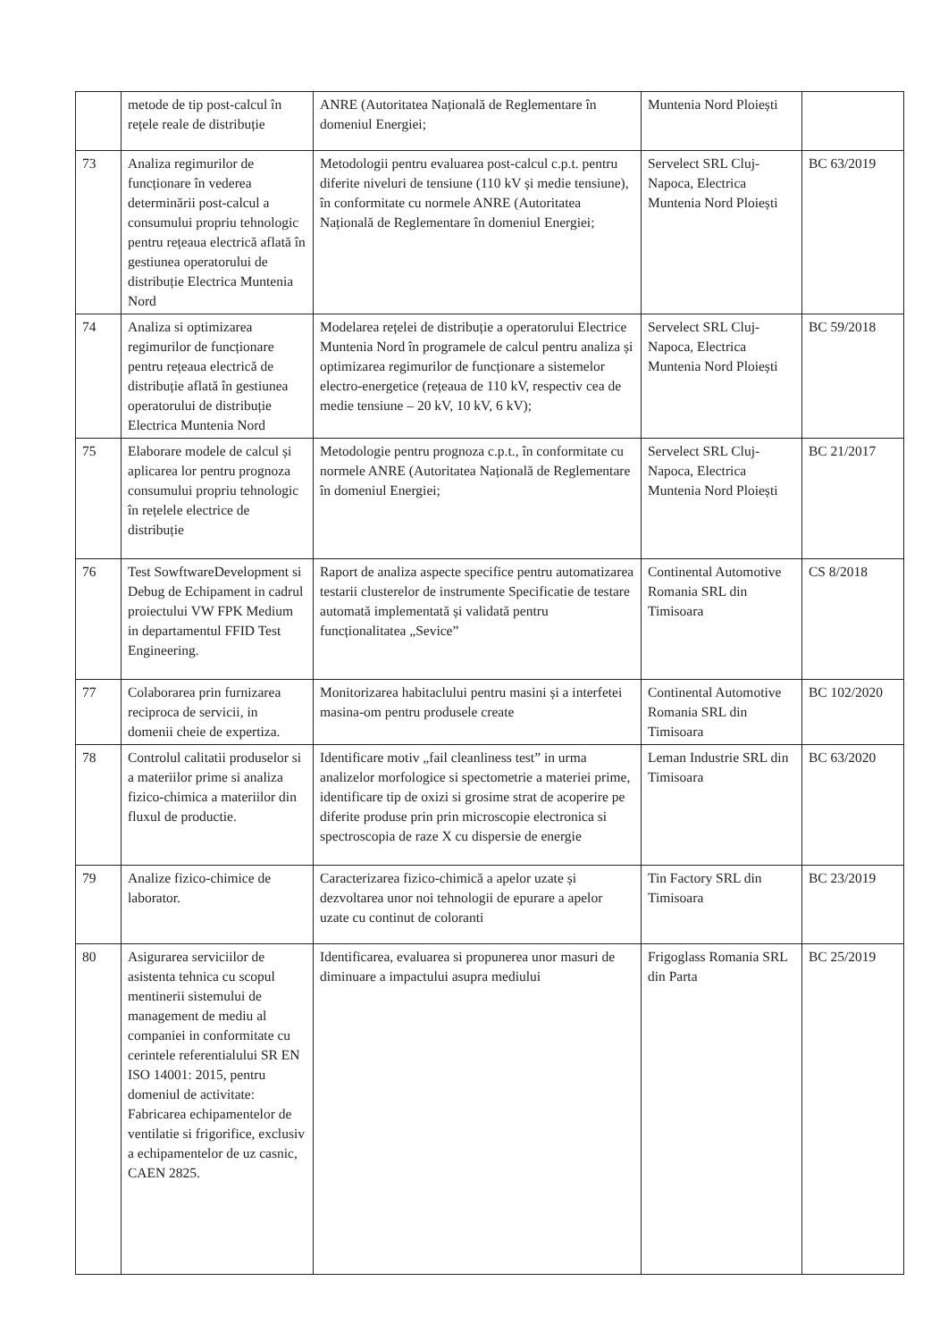| | metode de tip post-calcul în rețele reale de distribuție | ANRE (Autoritatea Națională de Reglementare în domeniul Energiei; | Muntenia Nord Ploiești | |
| 73 | Analiza regimurilor de funcționare în vederea determinării post-calcul a consumului propriu tehnologic pentru rețeaua electrică aflată în gestiunea operatorului de distribuție Electrica Muntenia Nord | Metodologii pentru evaluarea post-calcul c.p.t. pentru diferite niveluri de tensiune (110 kV și medie tensiune), în conformitate cu normele ANRE (Autoritatea Națională de Reglementare în domeniul Energiei; | Servelect SRL Cluj-Napoca, Electrica Muntenia Nord Ploiești | BC 63/2019 |
| 74 | Analiza si optimizarea regimurilor de funcționare pentru rețeaua electrică de distribuție aflată în gestiunea operatorului de distribuție Electrica Muntenia Nord | Modelarea rețelei de distribuție a operatorului Electrice Muntenia Nord în programele de calcul pentru analiza și optimizarea regimurilor de funcționare a sistemelor electro-energetice (rețeaua de 110 kV, respectiv cea de medie tensiune – 20 kV, 10 kV, 6 kV); | Servelect SRL Cluj-Napoca, Electrica Muntenia Nord Ploiești | BC 59/2018 |
| 75 | Elaborare modele de calcul și aplicarea lor pentru prognoza consumului propriu tehnologic în rețelele electrice de distribuție | Metodologie pentru prognoza c.p.t., în conformitate cu normele ANRE (Autoritatea Națională de Reglementare în domeniul Energiei; | Servelect SRL Cluj-Napoca, Electrica Muntenia Nord Ploiești | BC 21/2017 |
| 76 | Test SowftwareDevelopment si Debug de Echipament in cadrul proiectului VW FPK Medium in departamentul FFID Test Engineering. | Raport de analiza aspecte specifice pentru automatizarea testarii clusterelor de instrumente Specificatie de testare automată implementată și validată pentru funcționalitatea „Sevice” | Continental Automotive Romania SRL din Timisoara | CS 8/2018 |
| 77 | Colaborarea prin furnizarea reciproca de servicii, in domenii cheie de expertiza. | Monitorizarea habitaclului pentru masini și a interfetei masina-om pentru produsele create | Continental Automotive Romania SRL din Timisoara | BC 102/2020 |
| 78 | Controlul calitatii produselor si a materiilor prime si analiza fizico-chimica a materiilor din fluxul de productie. | Identificare motiv „fail cleanliness test” in urma analizelor morfologice si spectometrie a materiei prime, identificare tip de oxizi si grosime strat de acoperire pe diferite produse prin prin microscopie electronica si spectroscopia de raze X cu dispersie de energie | Leman Industrie SRL din Timisoara | BC 63/2020 |
| 79 | Analize fizico-chimice de laborator. | Caracterizarea fizico-chimică a apelor uzate și dezvoltarea unor noi tehnologii de epurare a apelor uzate cu continut de coloranti | Tin Factory SRL din Timisoara | BC 23/2019 |
| 80 | Asigurarea serviciilor de asistenta tehnica cu scopul mentinerii sistemului de management de mediu al companiei in conformitate cu cerintele referentialului SR EN ISO 14001: 2015, pentru domeniul de activitate: Fabricarea echipamentelor de ventilatie si frigorifice, exclusiv a echipamentelor de uz casnic, CAEN 2825. | Identificarea, evaluarea si propunerea unor masuri de diminuare a impactului asupra mediului | Frigoglass Romania SRL din Parta | BC 25/2019 |